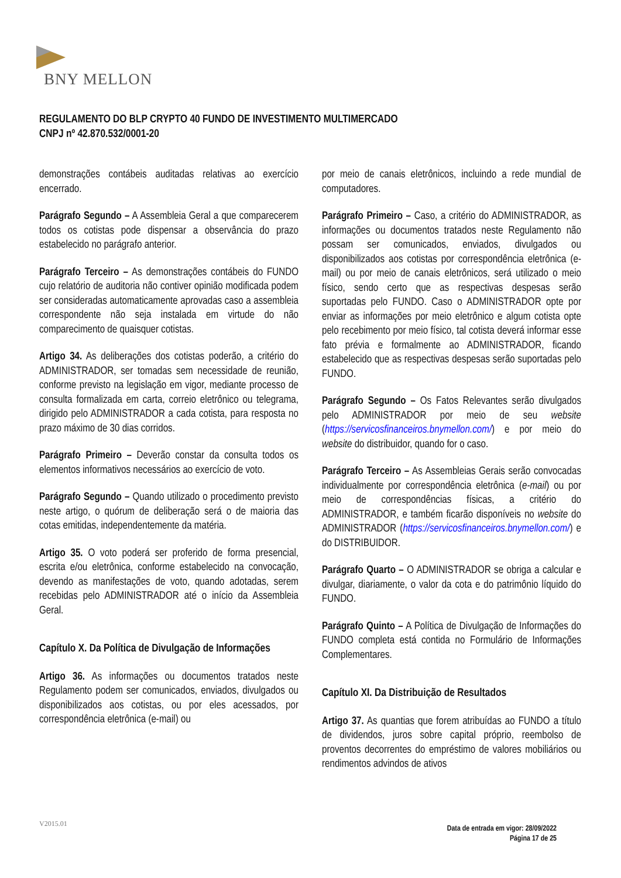BNY MELLON
REGULAMENTO DO BLP CRYPTO 40 FUNDO DE INVESTIMENTO MULTIMERCADO
CNPJ nº 42.870.532/0001-20
demonstrações contábeis auditadas relativas ao exercício encerrado.
Parágrafo Segundo – A Assembleia Geral a que comparecerem todos os cotistas pode dispensar a observância do prazo estabelecido no parágrafo anterior.
Parágrafo Terceiro – As demonstrações contábeis do FUNDO cujo relatório de auditoria não contiver opinião modificada podem ser consideradas automaticamente aprovadas caso a assembleia correspondente não seja instalada em virtude do não comparecimento de quaisquer cotistas.
Artigo 34. As deliberações dos cotistas poderão, a critério do ADMINISTRADOR, ser tomadas sem necessidade de reunião, conforme previsto na legislação em vigor, mediante processo de consulta formalizada em carta, correio eletrônico ou telegrama, dirigido pelo ADMINISTRADOR a cada cotista, para resposta no prazo máximo de 30 dias corridos.
Parágrafo Primeiro – Deverão constar da consulta todos os elementos informativos necessários ao exercício de voto.
Parágrafo Segundo – Quando utilizado o procedimento previsto neste artigo, o quórum de deliberação será o de maioria das cotas emitidas, independentemente da matéria.
Artigo 35. O voto poderá ser proferido de forma presencial, escrita e/ou eletrônica, conforme estabelecido na convocação, devendo as manifestações de voto, quando adotadas, serem recebidas pelo ADMINISTRADOR até o início da Assembleia Geral.
Capítulo X. Da Política de Divulgação de Informações
Artigo 36. As informações ou documentos tratados neste Regulamento podem ser comunicados, enviados, divulgados ou disponibilizados aos cotistas, ou por eles acessados, por correspondência eletrônica (e-mail) ou
por meio de canais eletrônicos, incluindo a rede mundial de computadores.
Parágrafo Primeiro – Caso, a critério do ADMINISTRADOR, as informações ou documentos tratados neste Regulamento não possam ser comunicados, enviados, divulgados ou disponibilizados aos cotistas por correspondência eletrônica (e-mail) ou por meio de canais eletrônicos, será utilizado o meio físico, sendo certo que as respectivas despesas serão suportadas pelo FUNDO. Caso o ADMINISTRADOR opte por enviar as informações por meio eletrônico e algum cotista opte pelo recebimento por meio físico, tal cotista deverá informar esse fato prévia e formalmente ao ADMINISTRADOR, ficando estabelecido que as respectivas despesas serão suportadas pelo FUNDO.
Parágrafo Segundo – Os Fatos Relevantes serão divulgados pelo ADMINISTRADOR por meio de seu website (https://servicosfinanceiros.bnymellon.com/) e por meio do website do distribuidor, quando for o caso.
Parágrafo Terceiro – As Assembleias Gerais serão convocadas individualmente por correspondência eletrônica (e-mail) ou por meio de correspondências físicas, a critério do ADMINISTRADOR, e também ficarão disponíveis no website do ADMINISTRADOR (https://servicosfinanceiros.bnymellon.com/) e do DISTRIBUIDOR.
Parágrafo Quarto – O ADMINISTRADOR se obriga a calcular e divulgar, diariamente, o valor da cota e do patrimônio líquido do FUNDO.
Parágrafo Quinto – A Política de Divulgação de Informações do FUNDO completa está contida no Formulário de Informações Complementares.
Capítulo XI. Da Distribuição de Resultados
Artigo 37. As quantias que forem atribuídas ao FUNDO a título de dividendos, juros sobre capital próprio, reembolso de proventos decorrentes do empréstimo de valores mobiliários ou rendimentos advindos de ativos
V2015.01
Data de entrada em vigor: 28/09/2022
Página 17 de 25